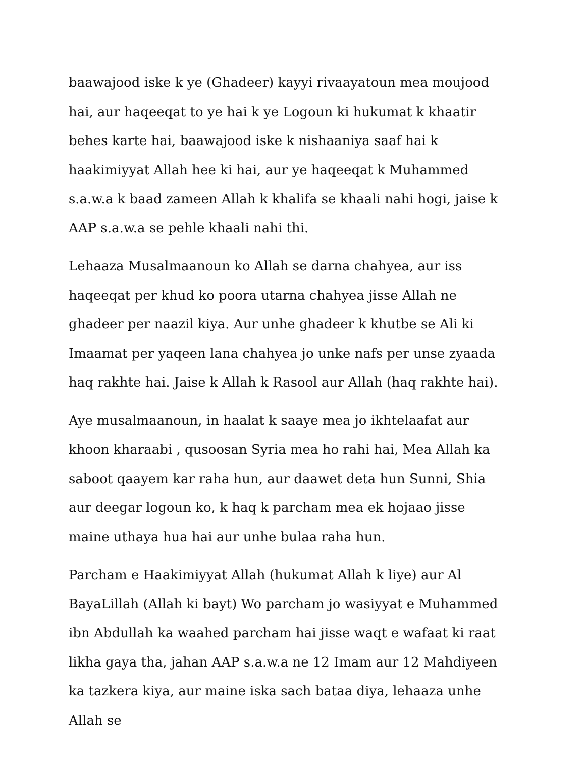baawajood iske k ye (Ghadeer) kayyi rivaayatoun mea moujood hai, aur haqeeqat to ye hai k ye Logoun ki hukumat k khaatir behes karte hai, baawajood iske k nishaaniya saaf hai k haakimiyyat Allah hee ki hai, aur ye haqeeqat k Muhammed s.a.w.a k baad zameen Allah k khalifa se khaali nahi hogi, jaise k AAP s.a.w.a se pehle khaali nahi thi.
Lehaaza Musalmaanoun ko Allah se darna chahyea, aur iss haqeeqat per khud ko poora utarna chahyea jisse Allah ne ghadeer per naazil kiya. Aur unhe ghadeer k khutbe se Ali ki Imaamat per yaqeen lana chahyea jo unke nafs per unse zyaada haq rakhte hai. Jaise k Allah k Rasool aur Allah (haq rakhte hai).
Aye musalmaanoun, in haalat k saaye mea jo ikhtelaafat aur khoon kharaabi , qusoosan Syria mea ho rahi hai, Mea Allah ka saboot qaayem kar raha hun, aur daawet deta hun Sunni, Shia aur deegar logoun ko, k haq k parcham mea ek hojaao jisse maine uthaya hua hai aur unhe bulaa raha hun.
Parcham e Haakimiyyat Allah (hukumat Allah k liye) aur Al BayaLillah (Allah ki bayt) Wo parcham jo wasiyyat e Muhammed ibn Abdullah ka waahed parcham hai jisse waqt e wafaat ki raat likha gaya tha, jahan AAP s.a.w.a ne 12 Imam aur 12 Mahdiyeen ka tazkera kiya, aur maine iska sach bataa diya, lehaaza unhe Allah se